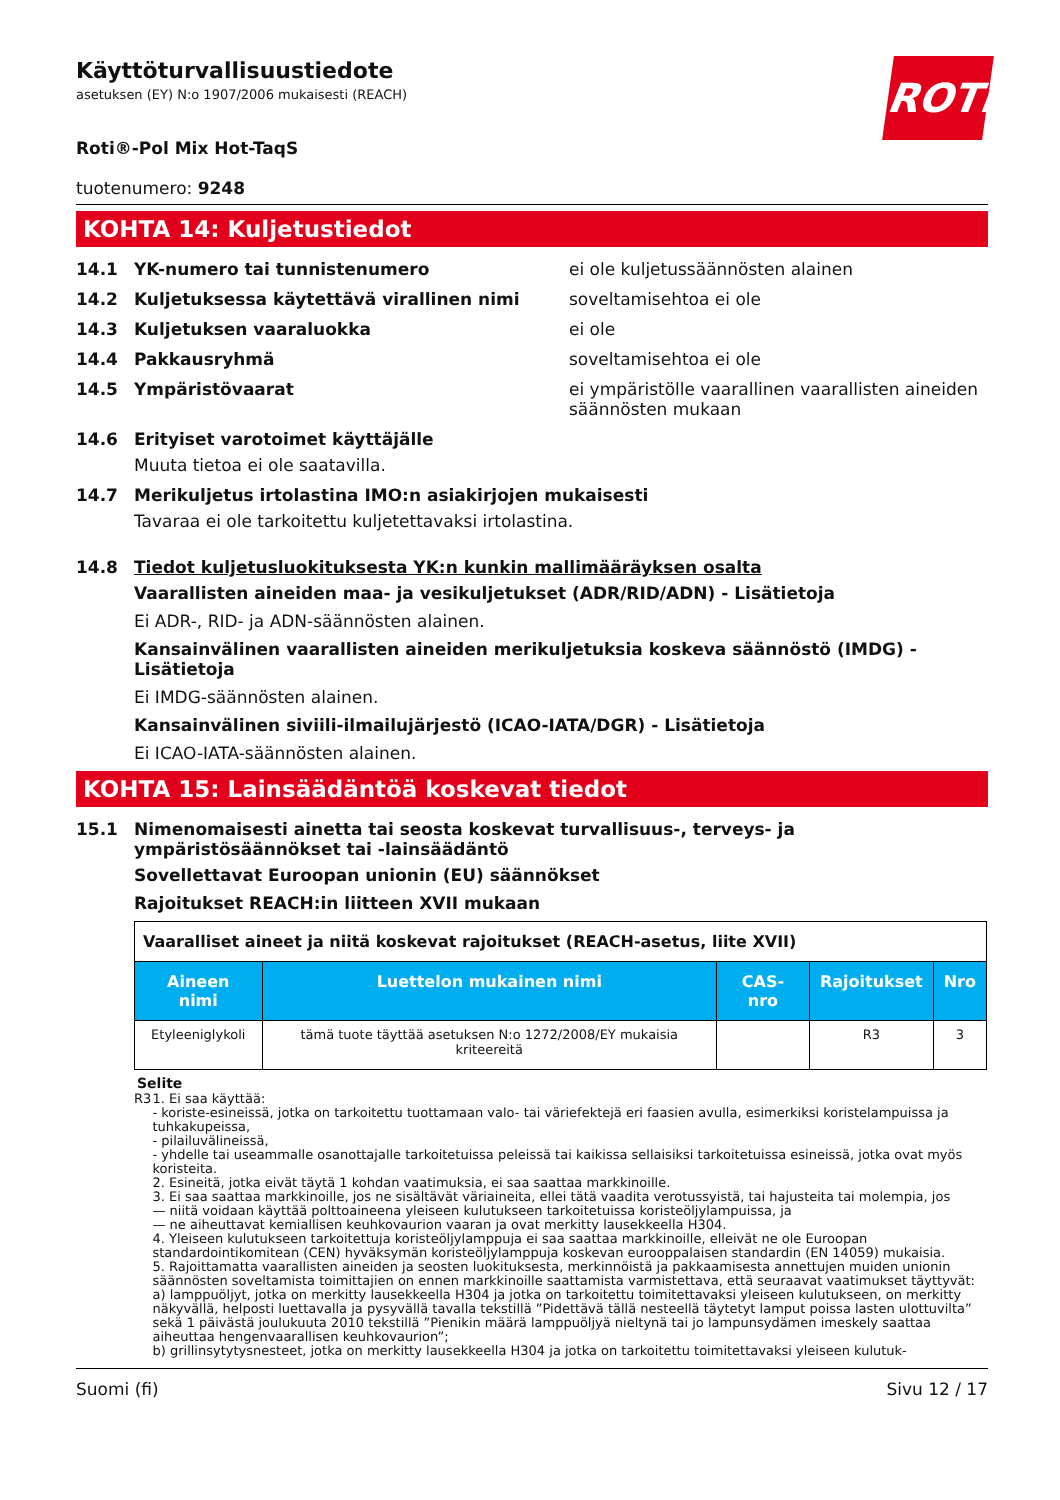ROTH
Käyttöturvallisuustiedote
asetuksen (EY) N:o 1907/2006 mukaisesti (REACH)
Roti®-Pol Mix Hot-TaqS
tuotenumero: 9248
KOHTA 14: Kuljetustiedot
14.1 YK-numero tai tunnistenumero ei ole kuljetussäännösten alainen
14.2 Kuljetuksessa käytettävä virallinen nimi soveltamisehtoa ei ole
14.3 Kuljetuksen vaaraluokka ei ole
14.4 Pakkausryhmä soveltamisehtoa ei ole
14.5 Ympäristövaarat ei ympäristölle vaarallinen vaarallisten aineiden säännösten mukaan
14.6 Erityiset varotoimet käyttäjälle
Muuta tietoa ei ole saatavilla.
14.7 Merikuljetus irtolastina IMO:n asiakirjojen mukaisesti
Tavaraa ei ole tarkoitettu kuljetettavaksi irtolastina.
14.8 Tiedot kuljetusluokituksesta YK:n kunkin mallimääräyksen osalta
Vaarallisten aineiden maa- ja vesikuljetukset (ADR/RID/ADN) - Lisätietoja
Ei ADR-, RID- ja ADN-säännösten alainen.
Kansainvälinen vaarallisten aineiden merikuljetuksia koskeva säännöstö (IMDG) - Lisätietoja
Ei IMDG-säännösten alainen.
Kansainvälinen siviili-ilmailujärjestö (ICAO-IATA/DGR) - Lisätietoja
Ei ICAO-IATA-säännösten alainen.
KOHTA 15: Lainsäädäntöä koskevat tiedot
15.1 Nimenomaisesti ainetta tai seosta koskevat turvallisuus-, terveys- ja ympäristösäännökset tai -lainsäädäntö
Sovellettavat Euroopan unionin (EU) säännökset
Rajoitukset REACH:in liitteen XVII mukaan
| Vaaralliset aineet ja niitä koskevat rajoitukset (REACH-asetus, liite XVII) | | | | |
| Aineen nimi | Luettelon mukainen nimi | CAS-nro | Rajoitukset | Nro |
| Etyleeniglykoli | tämä tuote täyttää asetuksen N:o 1272/2008/EY mukaisia kriteereitä | | R3 | 3 |
Selite
R3 1. Ei saa käyttää:
- koriste-esineissä, jotka on tarkoitettu tuottamaan valo- tai väriefektejä eri faasien avulla, esimerkiksi koristelampuissa ja tuhkakupeissa,
- pilailuvälineissä,
- yhdelle tai useammalle osanottajalle tarkoitetuissa peleissä tai kaikissa sellaisiksi tarkoitetuissa esineissä, jotka ovat myös koristeita.
2. Esineitä, jotka eivät täytä 1 kohdan vaatimuksia, ei saa saattaa markkinoille.
3. Ei saa saattaa markkinoille, jos ne sisältävät väriaineita, ellei tätä vaadita verotussyistä, tai hajusteita tai molempia, jos
— niitä voidaan käyttää polttoaineena yleiseen kulutukseen tarkoitetuissa koristeöljylampuissa, ja
— ne aiheuttavat kemiallisen keuhkovaurion vaaran ja ovat merkitty lausekkeella H304.
4. Yleiseen kulutukseen tarkoitettuja koristeöljylamppuja ei saa saattaa markkinoille, elleivät ne ole Euroopan standardointikomitean (CEN) hyväksymän koristeöljylamppuja koskevan eurooppalaisen standardin (EN 14059) mukaisia.
5. Rajoittamatta vaarallisten aineiden ja seosten luokituksesta, merkinnöistä ja pakkaamisesta annettujen muiden unionin säännösten soveltamista toimittajien on ennen markkinoille saattamista varmistettava, että seuraavat vaatimukset täyttyvät:
a) lamppuöljyt, jotka on merkitty lausekkeella H304 ja jotka on tarkoitettu toimitettavaksi yleiseen kulutukseen, on merkitty näkyvällä, helposti luettavalla ja pysyvällä tavalla tekstillä ”Pidettävä tällä nesteellä täytetyt lamput poissa lasten ulottuvilta” sekä 1 päivästä joulukuuta 2010 tekstillä ”Pienikin määrä lamppuöljyä nieltynä tai jo lampunsydämen imeskely saattaa aiheuttaa hengenvaarallisen keuhkovaurion”;
b) grillinsytytysnesteet, jotka on merkitty lausekkeella H304 ja jotka on tarkoitettu toimitettavaksi yleiseen kulutuk-
Suomi (fi) Sivu 12 / 17